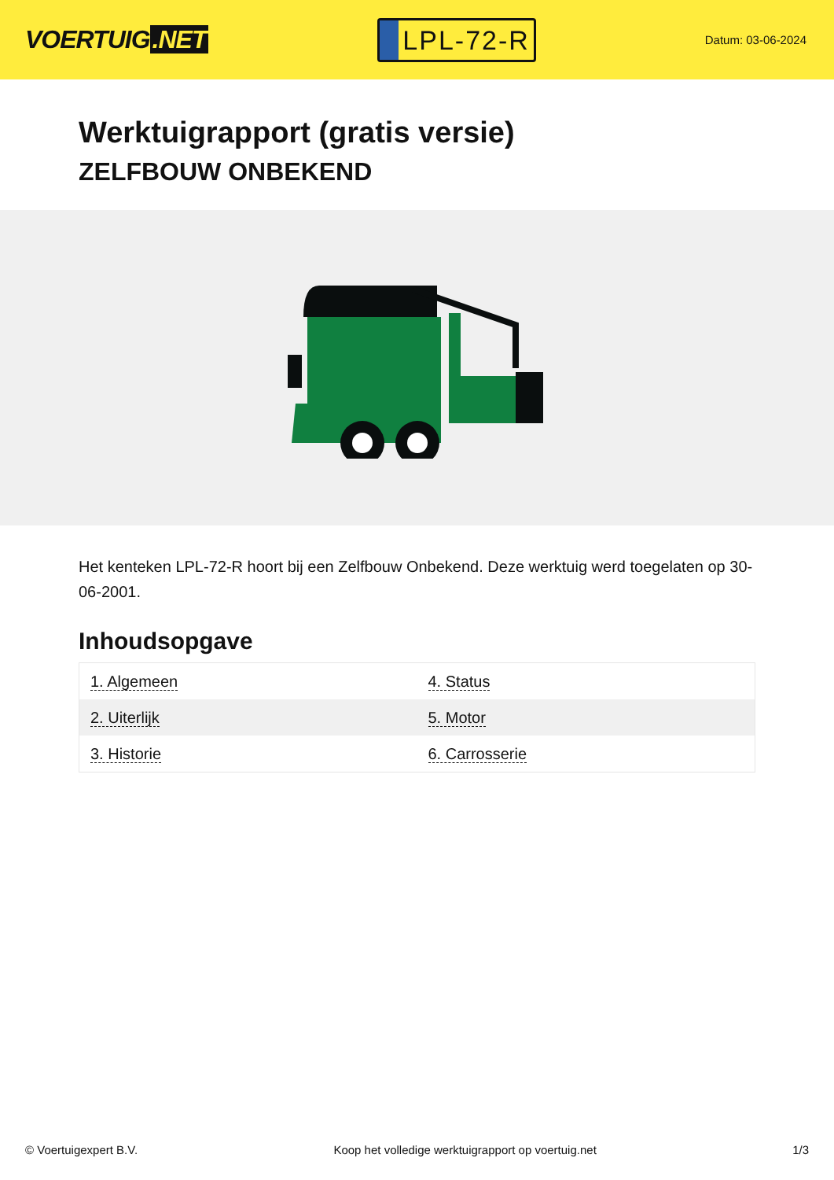VOERTUIG.NET
LPL-72-R
Datum: 03-06-2024
Werktuigrapport (gratis versie)
ZELFBOUW ONBEKEND
Het kenteken LPL-72-R hoort bij een Zelfbouw Onbekend. Deze werktuig werd toegelaten op 30-06-2001.
Inhoudsopgave
| 1. Algemeen | 4. Status |
| 2. Uiterlijk | 5. Motor |
| 3. Historie | 6. Carrosserie |
© Voertuigexpert B.V. Koop het volledige werktuigrapport op voertuig.net 1/3